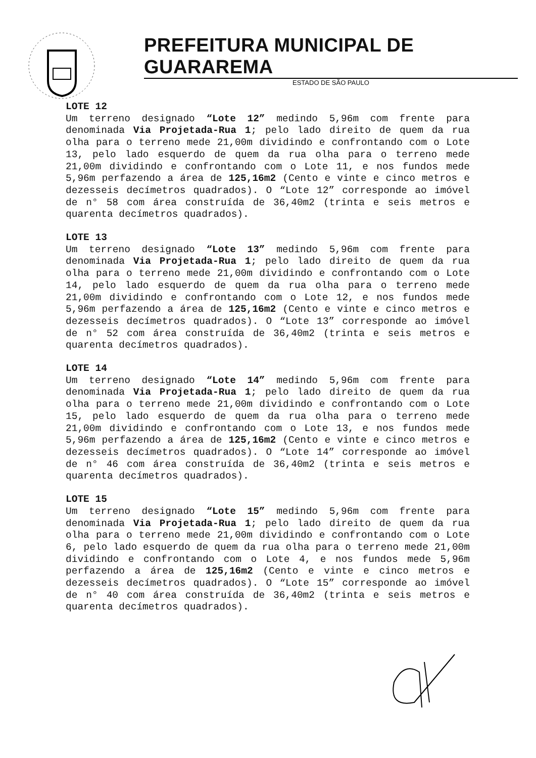PREFEITURA MUNICIPAL DE GUARAREMA
ESTADO DE SÃO PAULO
LOTE 12
Um terreno designado “Lote 12” medindo 5,96m com frente para denominada Via Projetada-Rua 1; pelo lado direito de quem da rua olha para o terreno mede 21,00m dividindo e confrontando com o Lote 13, pelo lado esquerdo de quem da rua olha para o terreno mede 21,00m dividindo e confrontando com o Lote 11, e nos fundos mede 5,96m perfazendo a área de 125,16m2 (Cento e vinte e cinco metros e dezesseis decímetros quadrados). O “Lote 12” corresponde ao imóvel de n° 58 com área construída de 36,40m2 (trinta e seis metros e quarenta decímetros quadrados).
LOTE 13
Um terreno designado “Lote 13” medindo 5,96m com frente para denominada Via Projetada-Rua 1; pelo lado direito de quem da rua olha para o terreno mede 21,00m dividindo e confrontando com o Lote 14, pelo lado esquerdo de quem da rua olha para o terreno mede 21,00m dividindo e confrontando com o Lote 12, e nos fundos mede 5,96m perfazendo a área de 125,16m2 (Cento e vinte e cinco metros e dezesseis decímetros quadrados). O “Lote 13” corresponde ao imóvel de n° 52 com área construída de 36,40m2 (trinta e seis metros e quarenta decímetros quadrados).
LOTE 14
Um terreno designado “Lote 14” medindo 5,96m com frente para denominada Via Projetada-Rua 1; pelo lado direito de quem da rua olha para o terreno mede 21,00m dividindo e confrontando com o Lote 15, pelo lado esquerdo de quem da rua olha para o terreno mede 21,00m dividindo e confrontando com o Lote 13, e nos fundos mede 5,96m perfazendo a área de 125,16m2 (Cento e vinte e cinco metros e dezesseis decímetros quadrados). O “Lote 14” corresponde ao imóvel de n° 46 com área construída de 36,40m2 (trinta e seis metros e quarenta decímetros quadrados).
LOTE 15
Um terreno designado “Lote 15” medindo 5,96m com frente para denominada Via Projetada-Rua 1; pelo lado direito de quem da rua olha para o terreno mede 21,00m dividindo e confrontando com o Lote 6, pelo lado esquerdo de quem da rua olha para o terreno mede 21,00m dividindo e confrontando com o Lote 4, e nos fundos mede 5,96m perfazendo a área de 125,16m2 (Cento e vinte e cinco metros e dezesseis decímetros quadrados). O “Lote 15” corresponde ao imóvel de n° 40 com área construída de 36,40m2 (trinta e seis metros e quarenta decímetros quadrados).